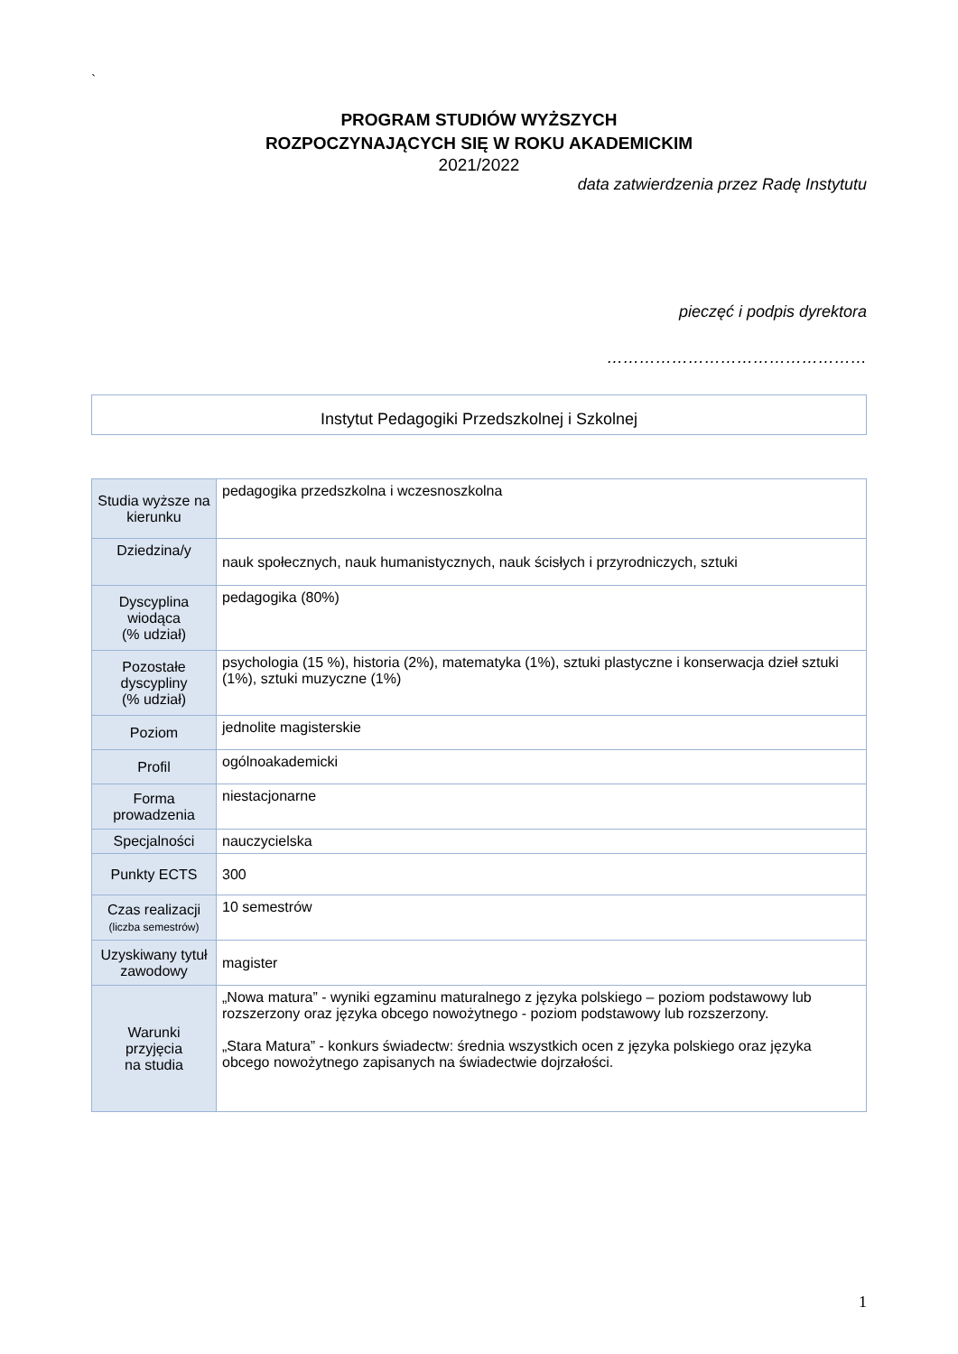`
PROGRAM STUDIÓW WYŻSZYCH
ROZPOCZYNAJĄCYCH SIĘ W ROKU AKADEMICKIM
2021/2022
data zatwierdzenia przez Radę Instytutu
pieczęć i podpis dyrektora
…………………………………………
Instytut Pedagogiki Przedszkolnej i Szkolnej
| Studia wyższe na kierunku | pedagogika przedszkolna i wczesnoszkolna |
| Dziedzina/y | nauk społecznych, nauk humanistycznych, nauk ścisłych i przyrodniczych, sztuki |
| Dyscyplina wiodąca (% udział) | pedagogika (80%) |
| Pozostałe dyscypliny (% udział) | psychologia (15 %), historia (2%), matematyka (1%), sztuki plastyczne i konserwacja dzieł sztuki (1%), sztuki muzyczne (1%) |
| Poziom | jednolite magisterskie |
| Profil | ogólnoakademicki |
| Forma prowadzenia | niestacjonarne |
| Specjalności | nauczycielska |
| Punkty ECTS | 300 |
| Czas realizacji (liczba semestrów) | 10 semestrów |
| Uzyskiwany tytuł zawodowy | magister |
| Warunki przyjęcia na studia | „Nowa matura” - wyniki egzaminu maturalnego z języka polskiego – poziom podstawowy lub rozszerzony oraz języka obcego nowożytnego - poziom podstawowy lub rozszerzony. „Stara Matura” - konkurs świadectw: średnia wszystkich ocen z języka polskiego oraz języka obcego nowożytnego zapisanych na świadectwie dojrzałości. |
1